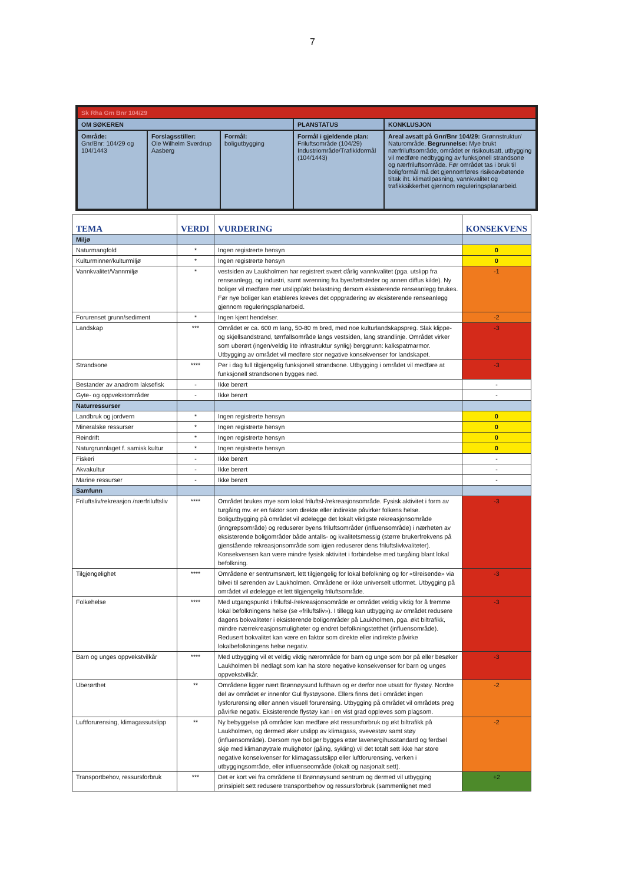7
| Sk Rha Gm Bnr 104/29 | | | | |
| OM SØKEREN | | | PLANSTATUS | KONKLUSJON |
| Område: Gnr/Bnr: 104/29 og 104/1443 | Forslagsstiller: Ole Wilhelm Sverdrup Aasberg | Formål: boligutbygging | Formål i gjeldende plan: Friluftsområde (104/29) Industriområde/Trafikkformål (104/1443) | Areal avsatt på Gnr/Bnr 104/29: Grønnstruktur/ Naturområde. Begrunnelse: Mye brukt nærfriluftsområde, området er risikoutsatt, utbygging vil medføre nedbygging av funksjonell strandsone og nærfriluftsområde. Før området tas i bruk til boligformål må det gjennomføres risikoavbøtende tiltak iht. klimatilpasning, vannkvalitet og trafikksikkerhet gjennom reguleringsplanarbeid. |
| TEMA | VERDI | VURDERING | KONSEKVENS |
| --- | --- | --- | --- |
| Miljø | | | |
| Naturmangfold | * | Ingen registrerte hensyn | 0 |
| Kulturminner/kulturmiljø | * | Ingen registrerte hensyn | 0 |
| Vannkvalitet/Vannmiljø | * | vestsiden av Laukholmen har registrert svært dårlig vannkvalitet (pga. utslipp fra renseanlegg, og industri, samt avrenning fra byer/tettsteder og annen diffus kilde). Ny boliger vil medføre mer utslipp/økt belastning dersom eksisterende renseanlegg brukes. Før nye boliger kan etableres kreves det oppgradering av eksisterende renseanlegg gjennom reguleringsplanarbeid. | -1 |
| Forurenset grunn/sediment | * | Ingen kjent hendelser. | -2 |
| Landskap | *** | Området er ca. 600 m lang, 50-80 m bred, med noe kulturlandskapspreg. Slak klippe- og skjellsandstrand, tørrfallsområde langs vestsiden, lang strandlinje. Området virker som uberørt (ingen/veldig lite infrastruktur synlig) berggrunn: kalkspatmarmor. Utbygging av området vil medføre stor negative konsekvenser for landskapet. | -3 |
| Strandsone | **** | Per i dag full tilgjengelig funksjonell strandsone. Utbygging i området vil medføre at funksjonell strandsonen bygges ned. | -3 |
| Bestander av anadrom laksefisk | - | Ikke berørt | - |
| Gyte- og oppvekstområder | - | Ikke berørt | - |
| Naturressurser | | | |
| Landbruk og jordvern | * | Ingen registrerte hensyn | 0 |
| Mineralske ressurser | * | Ingen registrerte hensyn | 0 |
| Reindrift | * | Ingen registrerte hensyn | 0 |
| Naturgrunnlaget f. samisk kultur | * | Ingen registrerte hensyn | 0 |
| Fiskeri | - | Ikke berørt | - |
| Akvakultur | - | Ikke berørt | - |
| Marine ressurser | - | Ikke berørt | - |
| Samfunn | | | |
| Friluftsliv/rekreasjon /nærfriluftsliv | **** | Området brukes mye som lokal friluftsl-/rekreasjonsområde. Fysisk aktivitet i form av turgåing mv. er en faktor som direkte eller indirekte påvirker folkens helse. Boligutbygging på området vil ødelegge det lokalt viktigste rekreasjonsområde (inngrepsområde) og reduserer byens friluftsområder (influensområde) i nærheten av eksisterende boligområder både antalls- og kvalitetsmessig (større brukerfrekvens på gjenstående rekreasjonsområde som igjen reduserer dens friluftslivkvaliteter). Konsekvensen kan være mindre fysisk aktivitet i forbindelse med turgåing blant lokal befolkning. | -3 |
| Tilgjengelighet | **** | Områdene er sentrumsnært, lett tilgjengelig for lokal befolkning og for «tilreisende» via bilvei til sørenden av Laukholmen. Områdene er ikke universelt utformet. Utbygging på området vil ødelegge et lett tilgjengelig friluftsområde. | -3 |
| Folkehelse | **** | Med utgangspunkt i friluftsl-/rekreasjonsområde er området veldig viktig for å fremme lokal befolkningens helse (se «friluftsliv»). I tillegg kan utbygging av området redusere dagens bokvaliteter i eksisterende boligområder på Laukholmen, pga. økt biltrafikk, mindre nærrekreasjonsmuligheter og endret befolkningstetthet (influensområde). Redusert bokvalitet kan være en faktor som direkte eller indirekte påvirke lokalbefolkningens helse negativ. | -3 |
| Barn og unges oppvekstvilkår | **** | Med utbygging vil et veldig viktig nærområde for barn og unge som bor på eller besøker Laukholmen bli nedlagt som kan ha store negative konsekvenser for barn og unges oppvekstvilkår. | -3 |
| Uberørthet | ** | Områdene ligger nært Brønnøysund lufthavn og er derfor noe utsatt for flystøy. Nordre del av området er innenfor Gul flystøysone. Ellers finns det i området ingen lysforurensing eller annen visuell forurensing. Utbygging på området vil områdets preg påvirke negativ. Eksisterende flystøy kan i en vist grad oppleves som plagsom. | -2 |
| Luftforurensing, klimagassutslipp | ** | Ny bebyggelse på områder kan medføre økt ressursforbruk og økt biltrafikk på Laukholmen, og dermed øker utslipp av klimagass, svevestøv samt støy (influensområde). Dersom nye boliger bygges etter lavenergihusstandard og ferdsel skje med klimanøytrale mulighetor (gåing, sykling) vil det totalt sett ikke har store negative konsekvenser for klimagassutslipp eller luftforurensing, verken i utbyggingsområde, eller influenseområde (lokalt og nasjonalt sett). | -2 |
| Transportbehov, ressursforbruk | *** | Det er kort vei fra områdene til Brønnøysund sentrum og dermed vil utbygging prinsipielt sett redusere transportbehov og ressursforbruk (sammenlignet med | +2 |